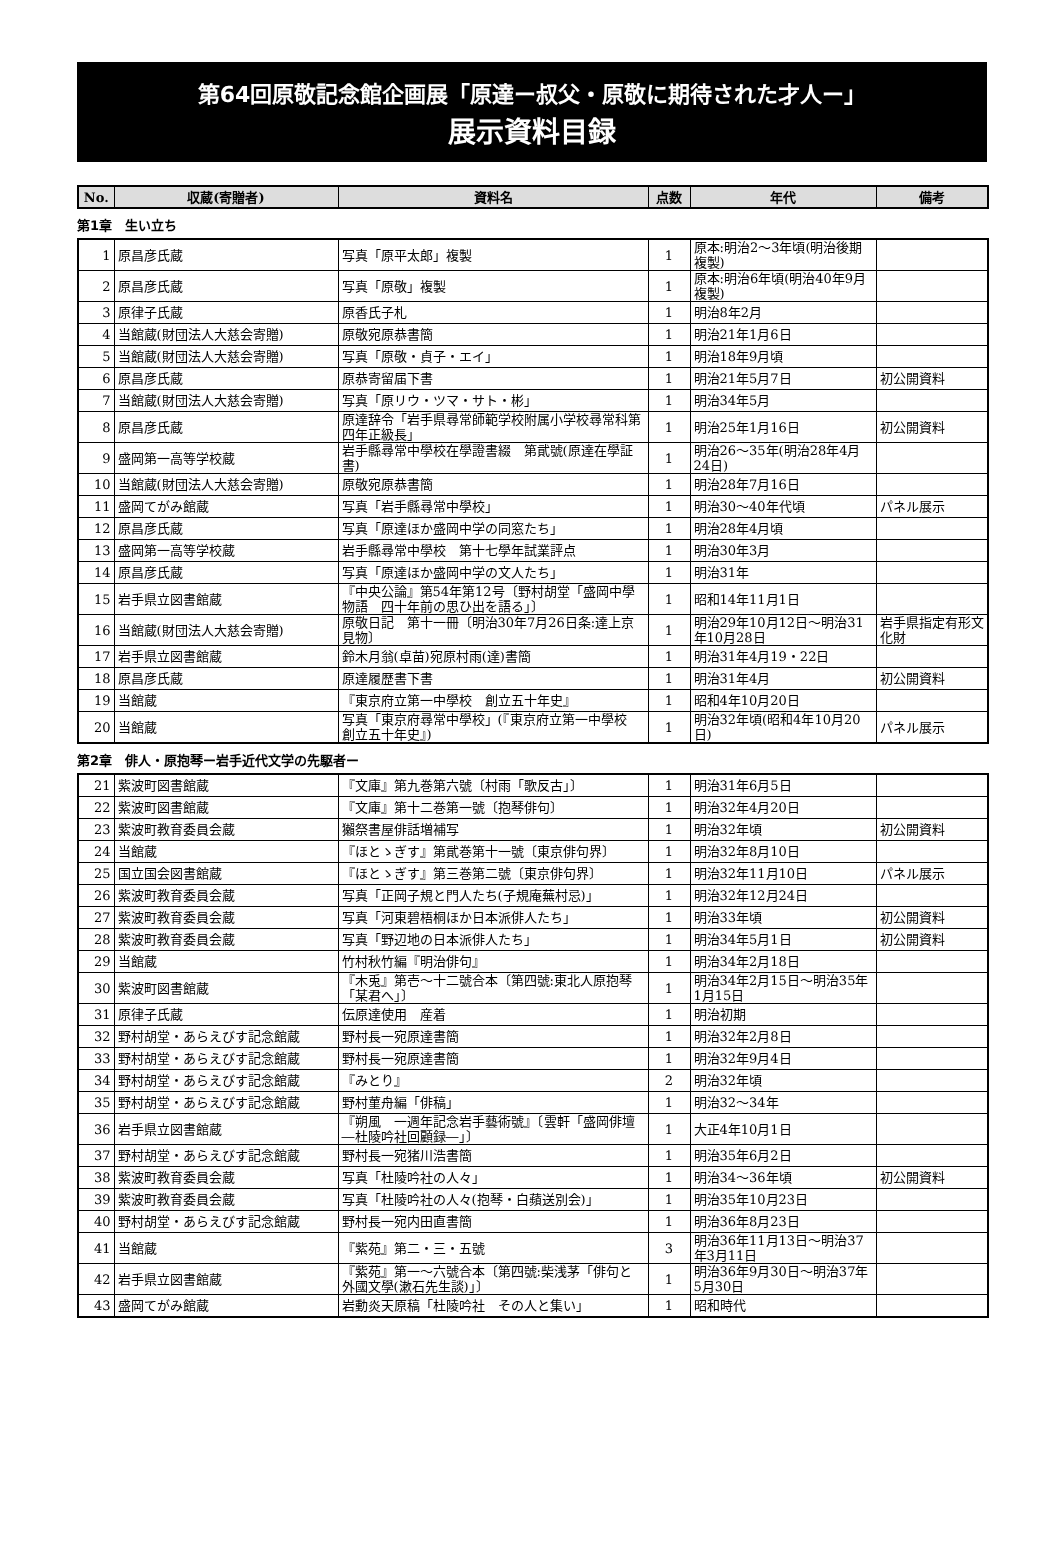第64回原敬記念館企画展「原達ー叔父・原敬に期待された才人ー」
展示資料目録
| No. | 収蔵(寄贈者) | 資料名 | 点数 | 年代 | 備考 |
| --- | --- | --- | --- | --- | --- |
第1章　生い立ち
| 1 | 原昌彦氏蔵 | 写真「原平太郎」複製 | 1 | 原本:明治2～3年頃(明治後期複製) | |
| 2 | 原昌彦氏蔵 | 写真「原敬」複製 | 1 | 原本:明治6年頃(明治40年9月複製) | |
| 3 | 原律子氏蔵 | 原香氏子札 | 1 | 明治8年2月 | |
| 4 | 当館蔵(財団法人大慈会寄贈) | 原敬宛原恭書簡 | 1 | 明治21年1月6日 | |
| 5 | 当館蔵(財団法人大慈会寄贈) | 写真「原敬・貞子・エイ」 | 1 | 明治18年9月頃 | |
| 6 | 原昌彦氏蔵 | 原恭寄留届下書 | 1 | 明治21年5月7日 | 初公開資料 |
| 7 | 当館蔵(財団法人大慈会寄贈) | 写真「原リウ・ツマ・サト・彬」 | 1 | 明治34年5月 | |
| 8 | 原昌彦氏蔵 | 原達辞令「岩手県尋常師範学校附属小学校尋常科第四年正級長」 | 1 | 明治25年1月16日 | 初公開資料 |
| 9 | 盛岡第一高等学校蔵 | 岩手縣尋常中學校在學證書綴 第貮號(原達在學証書) | 1 | 明治26～35年(明治28年4月24日) | |
| 10 | 当館蔵(財団法人大慈会寄贈) | 原敬宛原恭書簡 | 1 | 明治28年7月16日 | |
| 11 | 盛岡てがみ館蔵 | 写真「岩手縣尋常中學校」 | 1 | 明治30～40年代頃 | パネル展示 |
| 12 | 原昌彦氏蔵 | 写真「原達ほか盛岡中学の同窓たち」 | 1 | 明治28年4月頃 | |
| 13 | 盛岡第一高等学校蔵 | 岩手縣尋常中學校 第十七學年試業評点 | 1 | 明治30年3月 | |
| 14 | 原昌彦氏蔵 | 写真「原達ほか盛岡中学の文人たち」 | 1 | 明治31年 | |
| 15 | 岩手県立図書館蔵 | 『中央公論』第54年第12号〔野村胡堂「盛岡中學物語 四十年前の思ひ出を語る」〕 | 1 | 昭和14年11月1日 | |
| 16 | 当館蔵(財団法人大慈会寄贈) | 原敬日記 第十一冊〔明治30年7月26日条:達上京見物〕 | 1 | 明治29年10月12日～明治31年10月28日 | 岩手県指定有形文化財 |
| 17 | 岩手県立図書館蔵 | 鈴木月翁(卓苗)宛原村雨(達)書簡 | 1 | 明治31年4月19・22日 | |
| 18 | 原昌彦氏蔵 | 原達履歴書下書 | 1 | 明治31年4月 | 初公開資料 |
| 19 | 当館蔵 | 『東京府立第一中學校 創立五十年史』 | 1 | 昭和4年10月20日 | |
| 20 | 当館蔵 | 写真「東京府尋常中學校」(『東京府立第一中學校 創立五十年史』) | 1 | 明治32年頃(昭和4年10月20日) | パネル展示 |
第2章　俳人・原抱琴ー岩手近代文学の先駆者ー
| 21 | 紫波町図書館蔵 | 『文庫』第九巻第六號〔村雨「歌反古」〕 | 1 | 明治31年6月5日 | |
| 22 | 紫波町図書館蔵 | 『文庫』第十二巻第一號〔抱琴俳句〕 | 1 | 明治32年4月20日 | |
| 23 | 紫波町教育委員会蔵 | 獺祭書屋俳話増補写 | 1 | 明治32年頃 | 初公開資料 |
| 24 | 当館蔵 | 『ほとゝぎす』第貮巻第十一號〔東京俳句界〕 | 1 | 明治32年8月10日 | |
| 25 | 国立国会図書館蔵 | 『ほとゝぎす』第三巻第二號〔東京俳句界〕 | 1 | 明治32年11月10日 | パネル展示 |
| 26 | 紫波町教育委員会蔵 | 写真「正岡子規と門人たち(子規庵蕪村忌)」 | 1 | 明治32年12月24日 | |
| 27 | 紫波町教育委員会蔵 | 写真「河東碧梧桐ほか日本派俳人たち」 | 1 | 明治33年頃 | 初公開資料 |
| 28 | 紫波町教育委員会蔵 | 写真「野辺地の日本派俳人たち」 | 1 | 明治34年5月1日 | 初公開資料 |
| 29 | 当館蔵 | 竹村秋竹編『明治俳句』 | 1 | 明治34年2月18日 | |
| 30 | 紫波町図書館蔵 | 『木兎』第壱～十二號合本〔第四號:東北人原抱琴「某君へ」〕 | 1 | 明治34年2月15日～明治35年1月15日 | |
| 31 | 原律子氏蔵 | 伝原達使用 産着 | 1 | 明治初期 | |
| 32 | 野村胡堂・あらえびす記念館蔵 | 野村長一宛原達書簡 | 1 | 明治32年2月8日 | |
| 33 | 野村胡堂・あらえびす記念館蔵 | 野村長一宛原達書簡 | 1 | 明治32年9月4日 | |
| 34 | 野村胡堂・あらえびす記念館蔵 | 『みとり』 | 2 | 明治32年頃 | |
| 35 | 野村胡堂・あらえびす記念館蔵 | 野村菫舟編「俳稿」 | 1 | 明治32～34年 | |
| 36 | 岩手県立図書館蔵 | 『朔風 一週年記念岩手藝術號』〔雲軒「盛岡俳壇―杜陵吟社回顧録―」〕 | 1 | 大正4年10月1日 | |
| 37 | 野村胡堂・あらえびす記念館蔵 | 野村長一宛猪川浩書簡 | 1 | 明治35年6月2日 | |
| 38 | 紫波町教育委員会蔵 | 写真「杜陵吟社の人々」 | 1 | 明治34～36年頃 | 初公開資料 |
| 39 | 紫波町教育委員会蔵 | 写真「杜陵吟社の人々(抱琴・白蘋送別会)」 | 1 | 明治35年10月23日 | |
| 40 | 野村胡堂・あらえびす記念館蔵 | 野村長一宛内田直書簡 | 1 | 明治36年8月23日 | |
| 41 | 当館蔵 | 『紫苑』第二・三・五號 | 3 | 明治36年11月13日～明治37年3月11日 | |
| 42 | 岩手県立図書館蔵 | 『紫苑』第一～六號合本〔第四號:柴浅茅「俳句と外國文學(漱石先生談)」〕 | 1 | 明治36年9月30日～明治37年5月30日 | |
| 43 | 盛岡てがみ館蔵 | 岩動炎天原稿「杜陵吟社 その人と集い」 | 1 | 昭和時代 | |